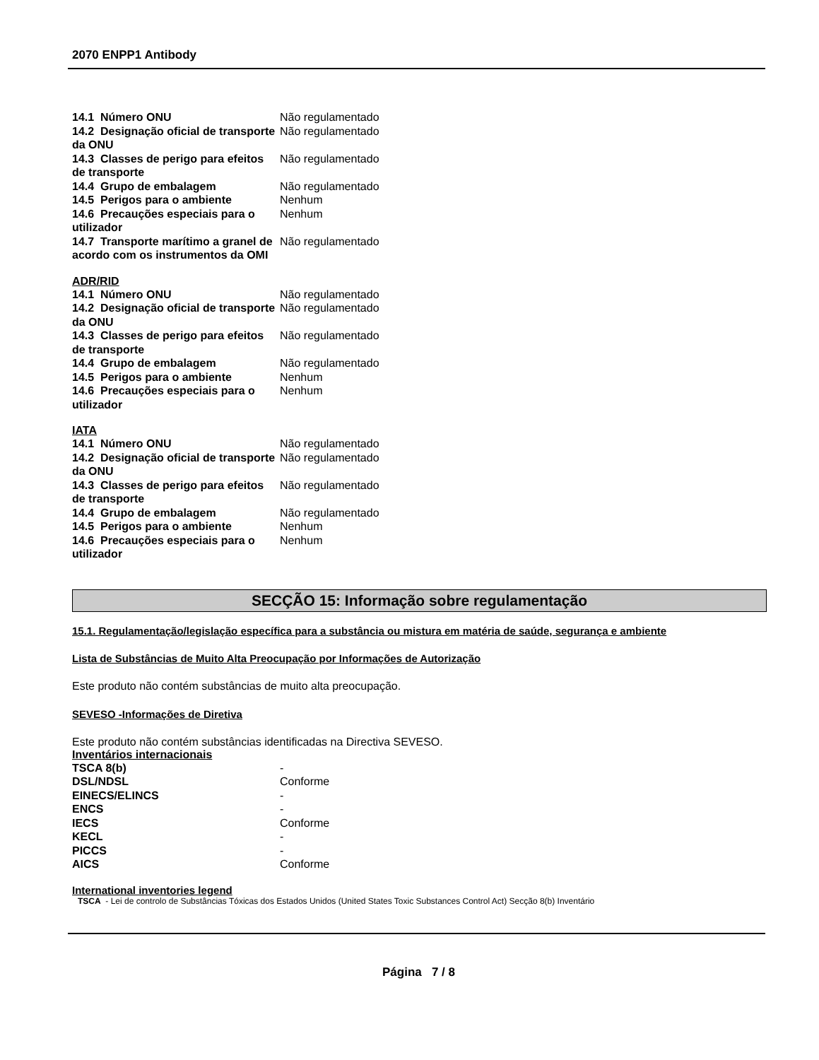2070 ENPP1 Antibody
| 14.1 Número ONU | Não regulamentado |
| 14.2 Designação oficial de transporte da ONU | Não regulamentado |
| 14.3 Classes de perigo para efeitos de transporte | Não regulamentado |
| 14.4 Grupo de embalagem | Não regulamentado |
| 14.5 Perigos para o ambiente | Nenhum |
| 14.6 Precauções especiais para o utilizador | Nenhum |
| 14.7 Transporte marítimo a granel de acordo com os instrumentos da OMI | Não regulamentado |
ADR/RID
| 14.1 Número ONU | Não regulamentado |
| 14.2 Designação oficial de transporte da ONU | Não regulamentado |
| 14.3 Classes de perigo para efeitos de transporte | Não regulamentado |
| 14.4 Grupo de embalagem | Não regulamentado |
| 14.5 Perigos para o ambiente | Nenhum |
| 14.6 Precauções especiais para o utilizador | Nenhum |
IATA
| 14.1 Número ONU | Não regulamentado |
| 14.2 Designação oficial de transporte da ONU | Não regulamentado |
| 14.3 Classes de perigo para efeitos de transporte | Não regulamentado |
| 14.4 Grupo de embalagem | Não regulamentado |
| 14.5 Perigos para o ambiente | Nenhum |
| 14.6 Precauções especiais para o utilizador | Nenhum |
SECÇÃO 15: Informação sobre regulamentação
15.1. Regulamentação/legislação específica para a substância ou mistura em matéria de saúde, segurança e ambiente
Lista de Substâncias de Muito Alta Preocupação por Informações de Autorização
Este produto não contém substâncias de muito alta preocupação.
SEVESO -Informações de Diretiva
Este produto não contém substâncias identificadas na Directiva SEVESO.
Inventários internacionais
| TSCA 8(b) | - |
| DSL/NDSL | Conforme |
| EINECS/ELINCS | - |
| ENCS | - |
| IECS | Conforme |
| KECL | - |
| PICCS | - |
| AICS | Conforme |
International inventories legend
TSCA - Lei de controlo de Substâncias Tóxicas dos Estados Unidos (United States Toxic Substances Control Act) Secção 8(b) Inventário
Página 7 / 8